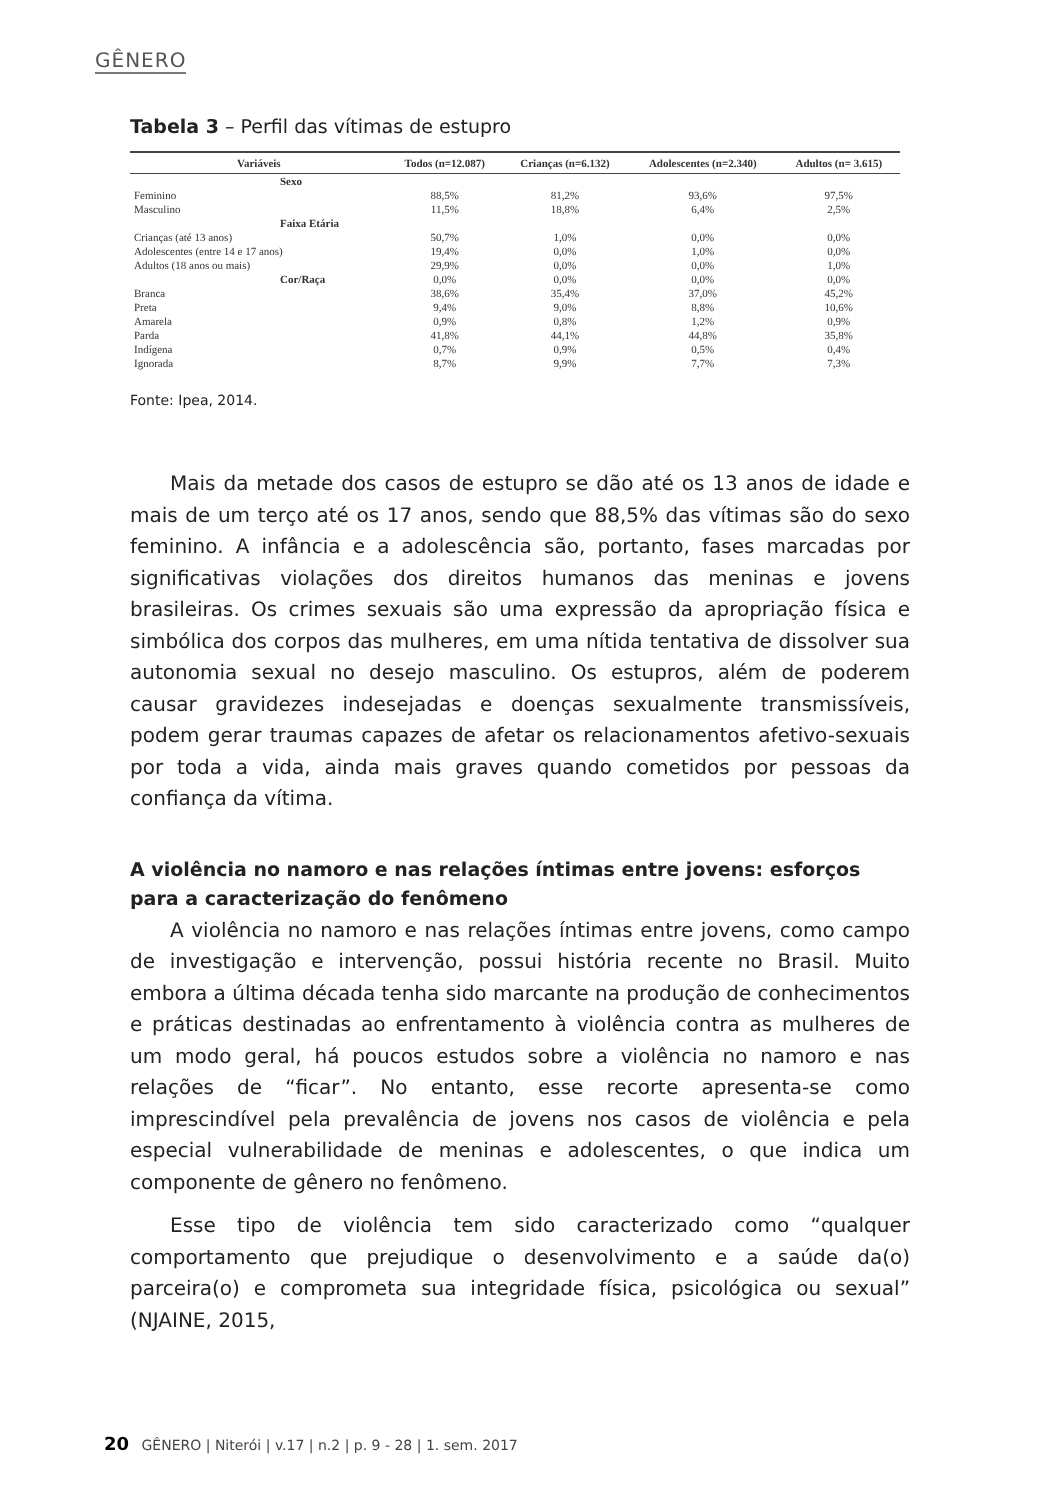GÊNERO
Tabela 3 – Perfil das vítimas de estupro
| Variáveis | Todos (n=12.087) | Crianças (n=6.132) | Adolescentes (n=2.340) | Adultos (n= 3.615) |
| --- | --- | --- | --- | --- |
| Sexo | | | | |
| Feminino | 88,5% | 81,2% | 93,6% | 97,5% |
| Masculino | 11,5% | 18,8% | 6,4% | 2,5% |
| Faixa Etária | | | | |
| Crianças (até 13 anos) | 50,7% | 1,0% | 0,0% | 0,0% |
| Adolescentes (entre 14 e 17 anos) | 19,4% | 0,0% | 1,0% | 0,0% |
| Adultos (18 anos ou mais) | 29,9% | 0,0% | 0,0% | 1,0% |
| Cor/Raça | 0,0% | 0,0% | 0,0% | 0,0% |
| Branca | 38,6% | 35,4% | 37,0% | 45,2% |
| Preta | 9,4% | 9,0% | 8,8% | 10,6% |
| Amarela | 0,9% | 0,8% | 1,2% | 0,9% |
| Parda | 41,8% | 44,1% | 44,8% | 35,8% |
| Indígena | 0,7% | 0,9% | 0,5% | 0,4% |
| Ignorada | 8,7% | 9,9% | 7,7% | 7,3% |
Fonte: Ipea, 2014.
Mais da metade dos casos de estupro se dão até os 13 anos de idade e mais de um terço até os 17 anos, sendo que 88,5% das vítimas são do sexo feminino. A infância e a adolescência são, portanto, fases marcadas por significativas violações dos direitos humanos das meninas e jovens brasileiras. Os crimes sexuais são uma expressão da apropriação física e simbólica dos corpos das mulheres, em uma nítida tentativa de dissolver sua autonomia sexual no desejo masculino. Os estupros, além de poderem causar gravidezes indesejadas e doenças sexualmente transmissíveis, podem gerar traumas capazes de afetar os relacionamentos afetivo-sexuais por toda a vida, ainda mais graves quando cometidos por pessoas da confiança da vítima.
A violência no namoro e nas relações íntimas entre jovens: esforços para a caracterização do fenômeno
A violência no namoro e nas relações íntimas entre jovens, como campo de investigação e intervenção, possui história recente no Brasil. Muito embora a última década tenha sido marcante na produção de conhecimentos e práticas destinadas ao enfrentamento à violência contra as mulheres de um modo geral, há poucos estudos sobre a violência no namoro e nas relações de “ficar”. No entanto, esse recorte apresenta-se como imprescindível pela prevalência de jovens nos casos de violência e pela especial vulnerabilidade de meninas e adolescentes, o que indica um componente de gênero no fenômeno.
Esse tipo de violência tem sido caracterizado como “qualquer comportamento que prejudique o desenvolvimento e a saúde da(o) parceira(o) e comprometa sua integridade física, psicológica ou sexual” (NJAINE, 2015,
20 GÊNERO | Niterói | v.17 | n.2 | p. 9 - 28 | 1. sem. 2017